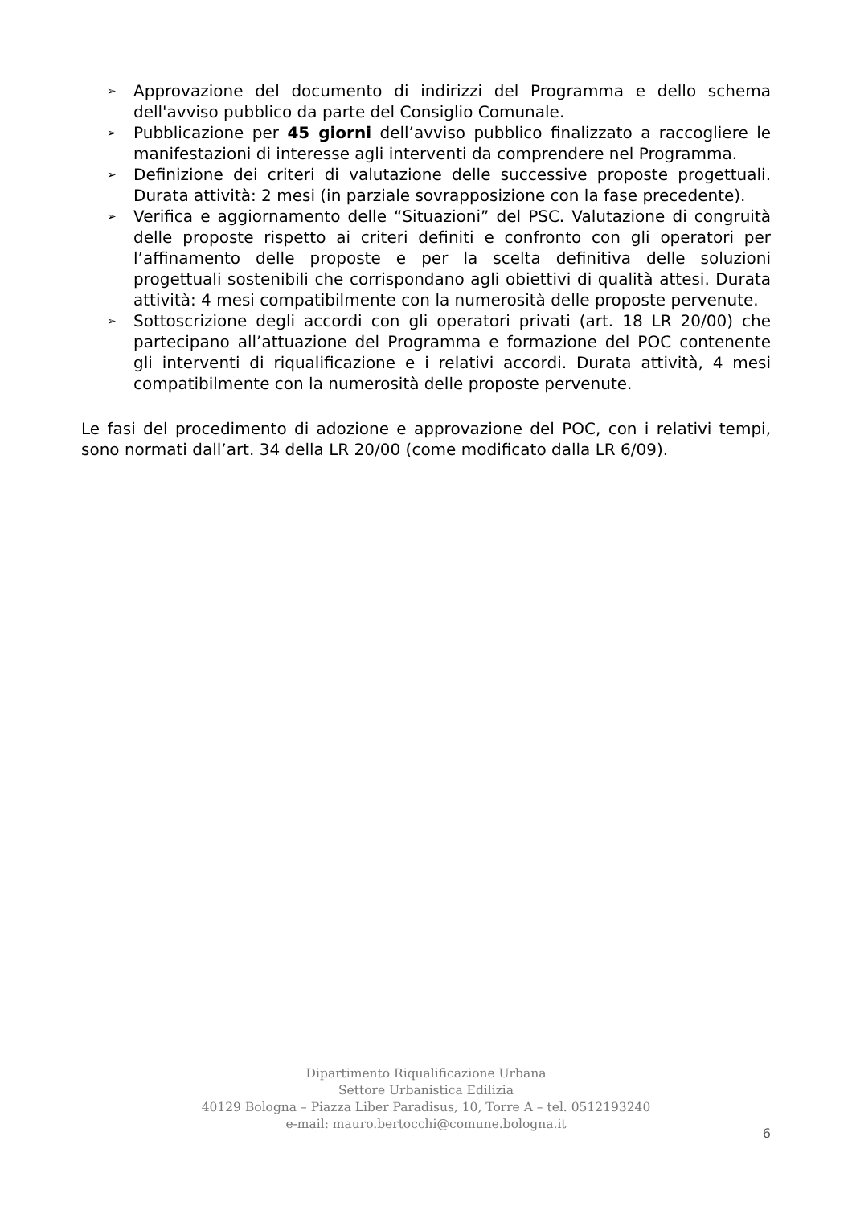➢ Approvazione del documento di indirizzi del Programma e dello schema dell'avviso pubblico da parte del Consiglio Comunale.
➢ Pubblicazione per 45 giorni dell’avviso pubblico finalizzato a raccogliere le manifestazioni di interesse agli interventi da comprendere nel Programma.
➢ Definizione dei criteri di valutazione delle successive proposte progettuali. Durata attività: 2 mesi (in parziale sovrapposizione con la fase precedente).
➢ Verifica e aggiornamento delle “Situazioni” del PSC. Valutazione di congruità delle proposte rispetto ai criteri definiti e confronto con gli operatori per l’affinamento delle proposte e per la scelta definitiva delle soluzioni progettuali sostenibili che corrispondano agli obiettivi di qualità attesi. Durata attività: 4 mesi compatibilmente con la numerosità delle proposte pervenute.
➢ Sottoscrizione degli accordi con gli operatori privati (art. 18 LR 20/00) che partecipano all’attuazione del Programma e formazione del POC contenente gli interventi di riqualificazione e i relativi accordi. Durata attività, 4 mesi compatibilmente con la numerosità delle proposte pervenute.
Le fasi del procedimento di adozione e approvazione del POC, con i relativi tempi, sono normati dall’art. 34 della LR 20/00 (come modificato dalla LR 6/09).
Dipartimento Riqualificazione Urbana
Settore Urbanistica Edilizia
40129 Bologna – Piazza Liber Paradisus, 10, Torre A – tel. 0512193240
e-mail: mauro.bertocchi@comune.bologna.it
6